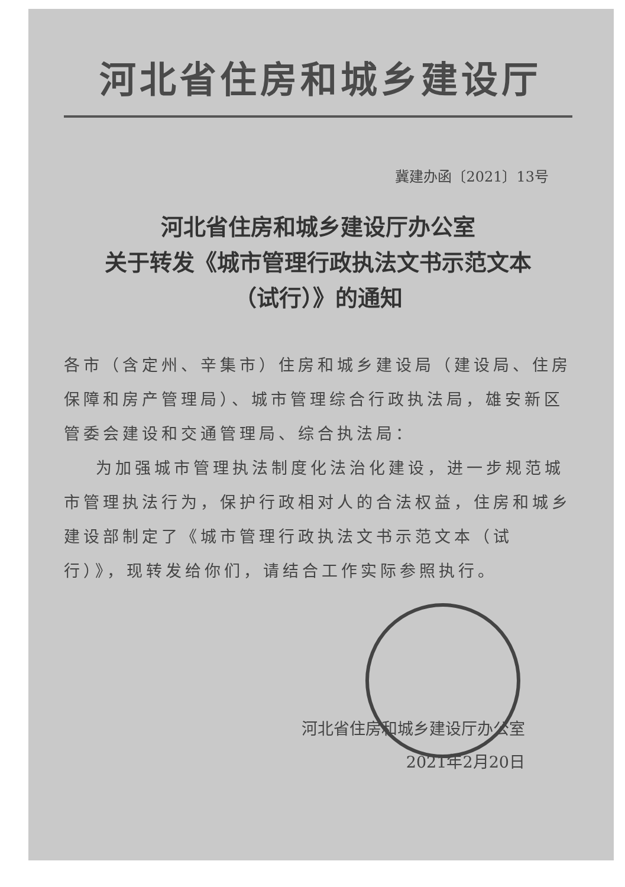河北省住房和城乡建设厅
冀建办函〔2021〕13号
河北省住房和城乡建设厅办公室
关于转发《城市管理行政执法文书示范文本
（试行）》的通知
各市（含定州、辛集市）住房和城乡建设局（建设局、住房保障和房产管理局）、城市管理综合行政执法局，雄安新区管委会建设和交通管理局、综合执法局：
为加强城市管理执法制度化法治化建设，进一步规范城市管理执法行为，保护行政相对人的合法权益，住房和城乡建设部制定了《城市管理行政执法文书示范文本（试行）》，现转发给你们，请结合工作实际参照执行。
河北省住房和城乡建设厅办公室
2021年2月20日